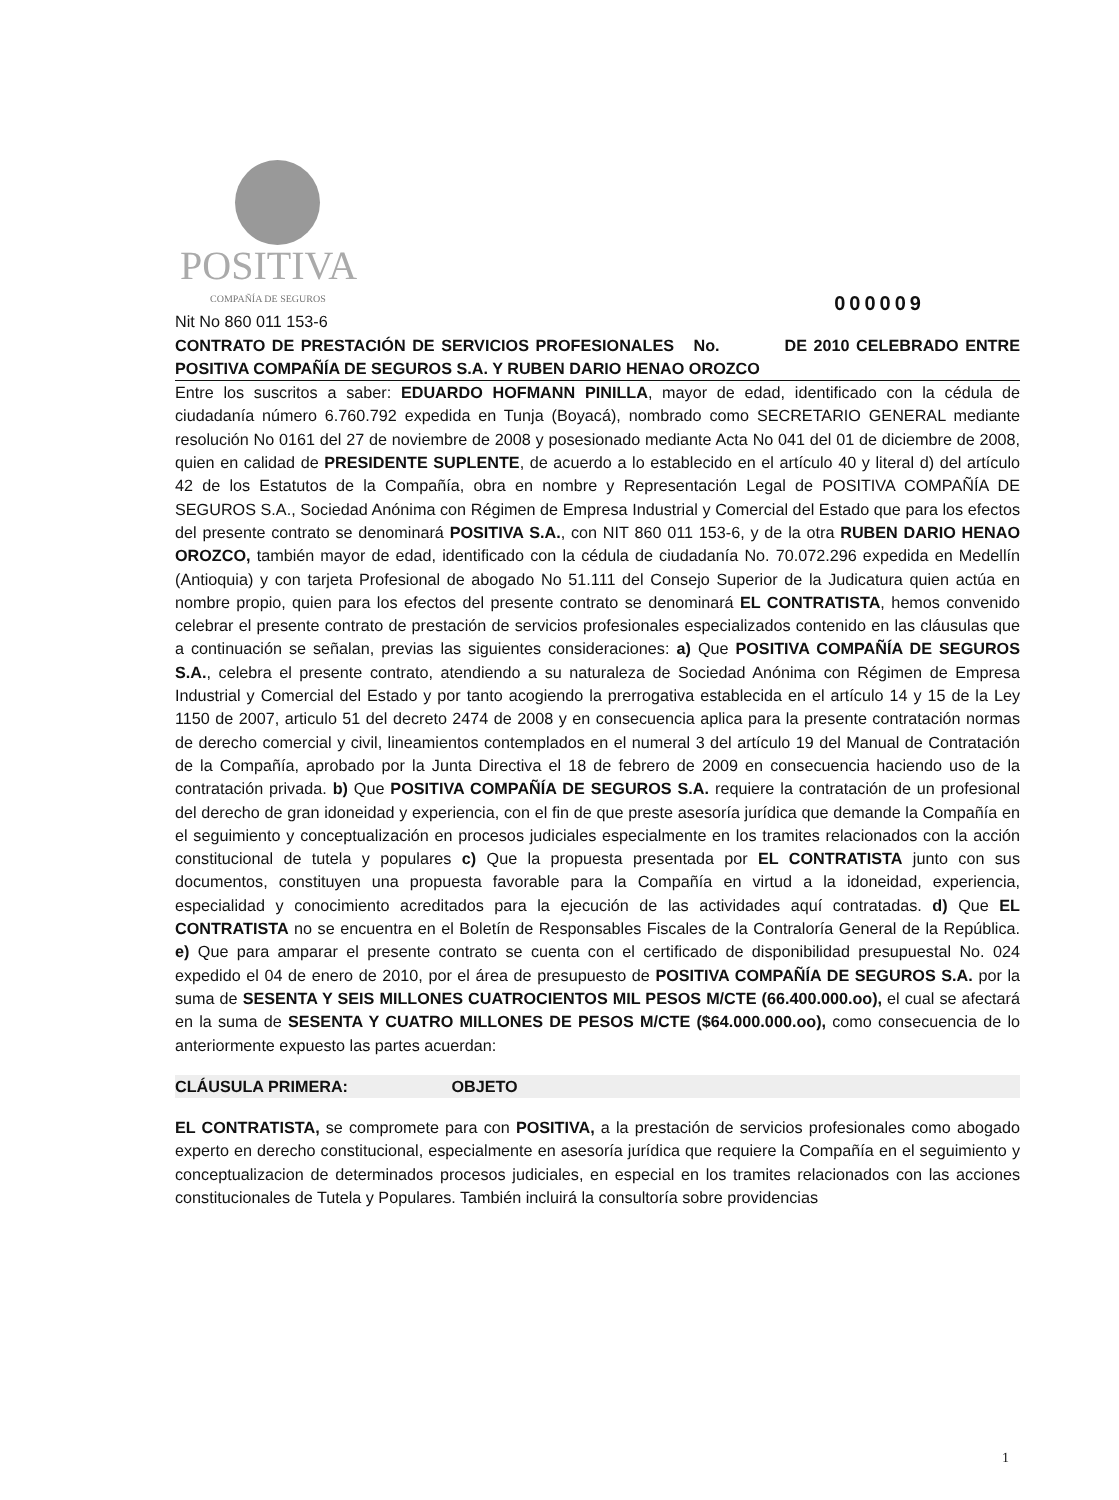POSITIVA
COMPAÑÍA DE SEGUROS
000009
Nit No 860 011 153-6
CONTRATO DE PRESTACIÓN DE SERVICIOS PROFESIONALES No. DE 2010 CELEBRADO ENTRE POSITIVA COMPAÑÍA DE SEGUROS S.A. Y RUBEN DARIO HENAO OROZCO
Entre los suscritos a saber: EDUARDO HOFMANN PINILLA, mayor de edad, identificado con la cédula de ciudadanía número 6.760.792 expedida en Tunja (Boyacá), nombrado como SECRETARIO GENERAL mediante resolución No 0161 del 27 de noviembre de 2008 y posesionado mediante Acta No 041 del 01 de diciembre de 2008, quien en calidad de PRESIDENTE SUPLENTE, de acuerdo a lo establecido en el artículo 40 y literal d) del artículo 42 de los Estatutos de la Compañía, obra en nombre y Representación Legal de POSITIVA COMPAÑÍA DE SEGUROS S.A., Sociedad Anónima con Régimen de Empresa Industrial y Comercial del Estado que para los efectos del presente contrato se denominará POSITIVA S.A., con NIT 860 011 153-6, y de la otra RUBEN DARIO HENAO OROZCO, también mayor de edad, identificado con la cédula de ciudadanía No. 70.072.296 expedida en Medellín (Antioquia) y con tarjeta Profesional de abogado No 51.111 del Consejo Superior de la Judicatura quien actúa en nombre propio, quien para los efectos del presente contrato se denominará EL CONTRATISTA, hemos convenido celebrar el presente contrato de prestación de servicios profesionales especializados contenido en las cláusulas que a continuación se señalan, previas las siguientes consideraciones: a) Que POSITIVA COMPAÑÍA DE SEGUROS S.A., celebra el presente contrato, atendiendo a su naturaleza de Sociedad Anónima con Régimen de Empresa Industrial y Comercial del Estado y por tanto acogiendo la prerrogativa establecida en el artículo 14 y 15 de la Ley 1150 de 2007, articulo 51 del decreto 2474 de 2008 y en consecuencia aplica para la presente contratación normas de derecho comercial y civil, lineamientos contemplados en el numeral 3 del artículo 19 del Manual de Contratación de la Compañía, aprobado por la Junta Directiva el 18 de febrero de 2009 en consecuencia haciendo uso de la contratación privada. b) Que POSITIVA COMPAÑÍA DE SEGUROS S.A. requiere la contratación de un profesional del derecho de gran idoneidad y experiencia, con el fin de que preste asesoría jurídica que demande la Compañía en el seguimiento y conceptualización en procesos judiciales especialmente en los tramites relacionados con la acción constitucional de tutela y populares c) Que la propuesta presentada por EL CONTRATISTA junto con sus documentos, constituyen una propuesta favorable para la Compañía en virtud a la idoneidad, experiencia, especialidad y conocimiento acreditados para la ejecución de las actividades aquí contratadas. d) Que EL CONTRATISTA no se encuentra en el Boletín de Responsables Fiscales de la Contraloría General de la República. e) Que para amparar el presente contrato se cuenta con el certificado de disponibilidad presupuestal No. 024 expedido el 04 de enero de 2010, por el área de presupuesto de POSITIVA COMPAÑÍA DE SEGUROS S.A. por la suma de SESENTA Y SEIS MILLONES CUATROCIENTOS MIL PESOS M/CTE (66.400.000.oo), el cual se afectará en la suma de SESENTA Y CUATRO MILLONES DE PESOS M/CTE ($64.000.000.oo), como consecuencia de lo anteriormente expuesto las partes acuerdan:
CLÁUSULA PRIMERA: OBJETO
EL CONTRATISTA, se compromete para con POSITIVA, a la prestación de servicios profesionales como abogado experto en derecho constitucional, especialmente en asesoría jurídica que requiere la Compañía en el seguimiento y conceptualizacion de determinados procesos judiciales, en especial en los tramites relacionados con las acciones constitucionales de Tutela y Populares. También incluirá la consultoría sobre providencias
1